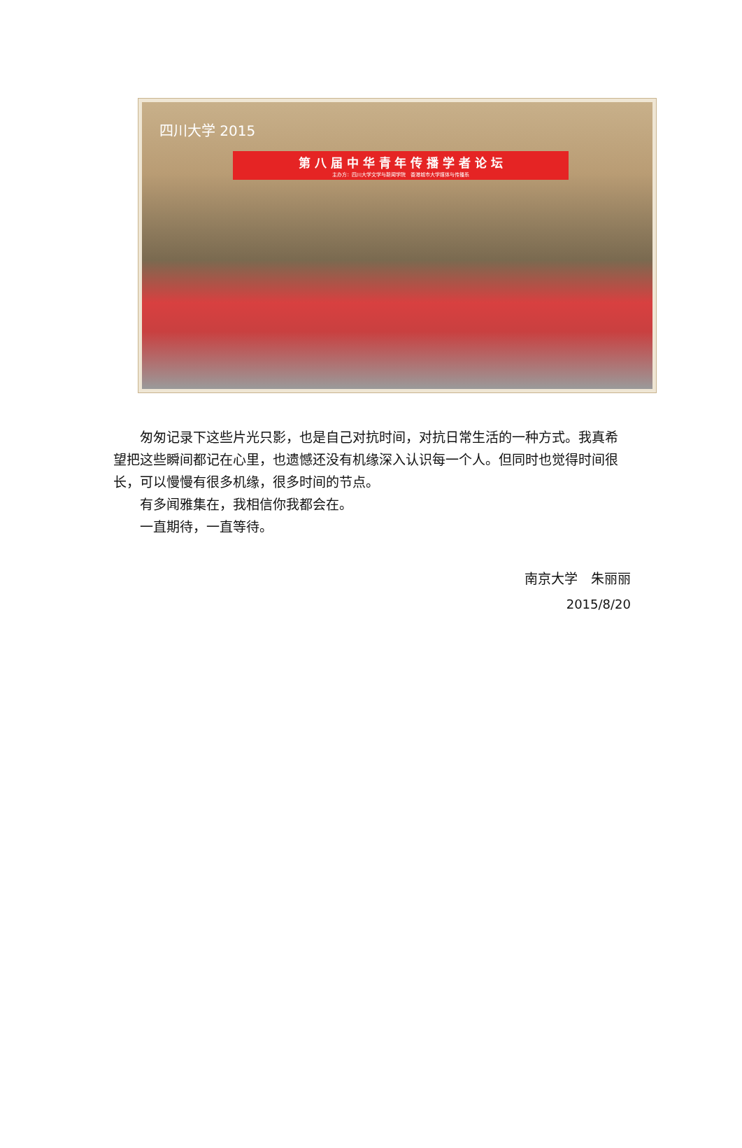四川大学 2015
第 八 届 中 华 青 年 传 播 学 者 论 坛
主办方：四川大学文学与新闻学院　香港城市大学媒体与传播系
匆匆记录下这些片光只影，也是自己对抗时间，对抗日常生活的一种方式。我真希望把这些瞬间都记在心里，也遗憾还没有机缘深入认识每一个人。但同时也觉得时间很长，可以慢慢有很多机缘，很多时间的节点。
有多闻雅集在，我相信你我都会在。
一直期待，一直等待。
南京大学　朱丽丽
2015/8/20